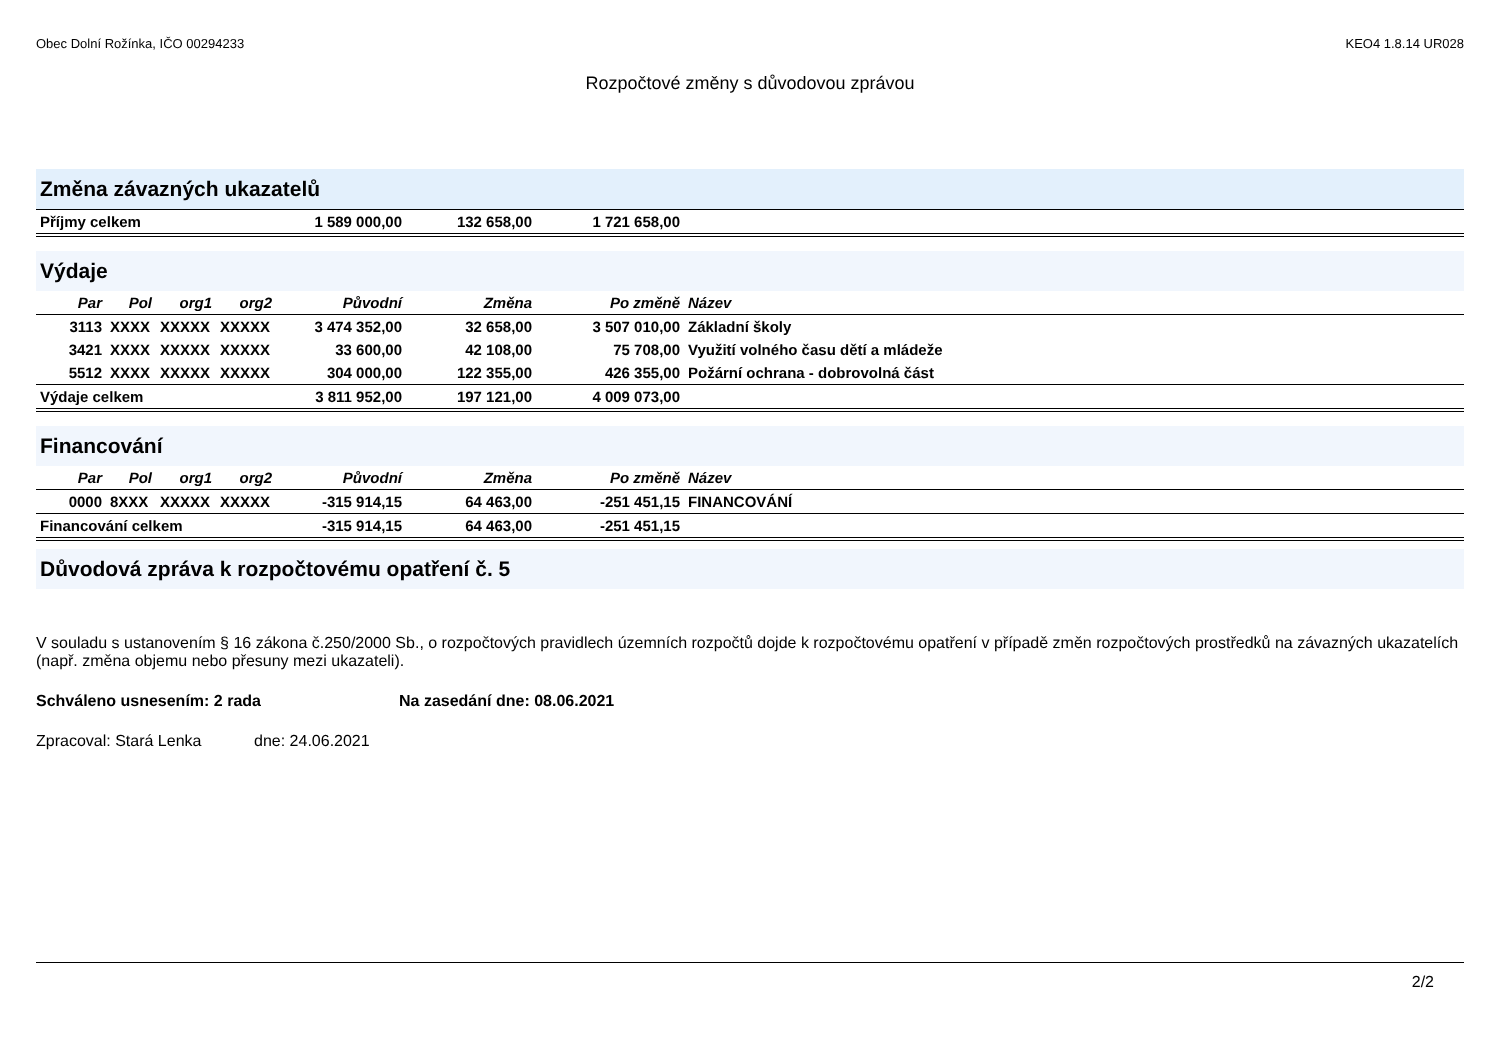Obec Dolní Rožínka, IČO 00294233 KEO4 1.8.14 UR028
Rozpočtové změny s důvodovou zprávou
Změna závazných ukazatelů
| Příjmy celkem | 1 589 000,00 | 132 658,00 | 1 721 658,00 | |
Výdaje
| Par | Pol | org1 | org2 | Původní | Změna | Po změně | Název |
| --- | --- | --- | --- | --- | --- | --- | --- |
| 3113 | XXXX | XXXXX | XXXXX | 3 474 352,00 | 32 658,00 | 3 507 010,00 | Základní školy |
| 3421 | XXXX | XXXXX | XXXXX | 33 600,00 | 42 108,00 | 75 708,00 | Využití volného času dětí a mládeže |
| 5512 | XXXX | XXXXX | XXXXX | 304 000,00 | 122 355,00 | 426 355,00 | Požární ochrana - dobrovolná část |
| Výdaje celkem | | | | 3 811 952,00 | 197 121,00 | 4 009 073,00 | |
Financování
| Par | Pol | org1 | org2 | Původní | Změna | Po změně | Název |
| --- | --- | --- | --- | --- | --- | --- | --- |
| 0000 | 8XXX | XXXXX | XXXXX | -315 914,15 | 64 463,00 | -251 451,15 | FINANCOVÁNÍ |
| Financování celkem | | | | -315 914,15 | 64 463,00 | -251 451,15 | |
Důvodová zpráva k rozpočtovému opatření č. 5
V souladu s ustanovením § 16 zákona č.250/2000 Sb., o rozpočtových pravidlech územních rozpočtů dojde k rozpočtovému opatření v případě změn rozpočtových prostředků na závazných ukazatelích (např. změna objemu nebo přesuny mezi ukazateli).
Schváleno usnesením: 2 rada Na zasedání dne: 08.06.2021
Zpracoval: Stará Lenka dne: 24.06.2021
2/2